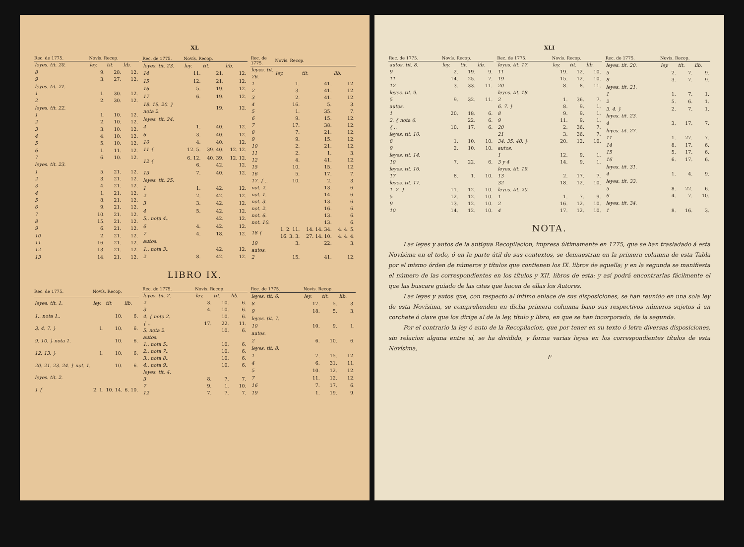XL
| Rec. de 1775. | Novís. Recop. | | |
| --- | --- | --- | --- |
| leyes. tit. 20. | ley. | tit. | lib. |
| 8 | 9. | 28. | 12. |
| 9 | 3. | 27. | 12. |
| leyes. tit. 21. | | | |
| 1 | 1. | 30. | 12. |
| 2 | 2. | 30. | 12. |
| leyes. tit. 22. | | | |
| 1 | 1. | 10. | 12. |
| 2 | 2. | 10. | 12. |
| 3 | 3. | 10. | 12. |
| 4 | 4. | 10. | 12. |
| 5 | 5. | 10. | 12. |
| 6 | 1. | 11. | 12. |
| 7 | 6. | 10. | 12. |
| leyes. tit. 23. | | | |
| 1 | 5. | 21. | 12. |
| 2 | 3. | 21. | 12. |
| 3 | 4. | 21. | 12. |
| 4 | 1. | 21. | 12. |
| 5 | 8. | 21. | 12. |
| 6 | 9. | 21. | 12. |
| 7 | 10. | 21. | 12. |
| 8 | 15. | 21. | 12. |
| 9 | 6. | 21. | 12. |
| 10 | 2. | 21. | 12. |
| 11 | 16. | 21. | 12. |
| 12 | 13. | 21. | 12. |
| 13 | 14. | 21. | 12. |
| Rec. de 1775. | Novís. Recop. | | |
| --- | --- | --- | --- |
| leyes. tit. 23. | ley. | tit. | lib. |
| 14 | 11. | 21. | 12. |
| 15 | 12. | 21. | 12. |
| 16 | 5. | 19. | 12. |
| 17 | 6. | 19. | 12. |
| 18. 19. 20. } nota 2. | | 19. | 12. |
| leyes. tit. 24. | | | |
| 4 | 1. | 40. | 12. |
| 6 | 3. | 40. | 12. |
| 10 | 4. | 40. | 12. |
| 11 { | 12. 5. | 39. 40. | 12. 12. |
| 12 { | 6. 12. 6. | 40. 39. 42. | 12. 12. 12. |
| 13 | 7. | 40. | 12. |
| leyes. tit. 25. | | | |
| 1 | 1. | 42. | 12. |
| 2 | 2. | 42. | 12. |
| 3 | 3. | 42. | 12. |
| 4 | 5. | 42. | 12. |
| 5.. nota 4.. | | 42. | 12. |
| 6 | 4. | 42. | 12. |
| 7 | 4. | 18. | 12. |
| autos. | | | |
| 1.. nota 3.. | | 42. | 12. |
| 2 | 8. | 42. | 12. |
| Rec. de 1775. | Novís. Recop. | | |
| --- | --- | --- | --- |
| leyes. tit. 26. | ley. | tit. | lib. |
| 1 | 1. | 41. | 12. |
| 2 | 3. | 41. | 12. |
| 3 | 2. | 41. | 12. |
| 4 | 16. | 5. | 3. |
| 5 | 1. | 35. | 7. |
| 6 | 9. | 15. | 12. |
| 7 | 17. | 38. | 12. |
| 8 | 7. | 21. | 12. |
| 9 | 9. | 15. | 12. |
| 10 | 2. | 21. | 12. |
| 11 | 2. | 1. | 3. |
| 12 | 4. | 41. | 12. |
| 15 | 10. | 15. | 12. |
| 16 | 5. | 17. | 7. |
| 17. { .. | 10. | 2. | 3. |
| not. 2. | | 13. | 6. |
| not. 1. | | 14. | 6. |
| not. 3. | | 13. | 6. |
| not. 2. | | 16. | 6. |
| not. 6. | | 13. | 6. |
| not. 10. | | 13. | 6. |
| 18 { | 1. 2. 11. 16. 3. 3. | 14. 14. 34. 27. 14. 10. | 4. 4. 5. 4. 4. 4. |
| 19 | 3. | 22. | 3. |
| autos. | | | |
| 2 | 15. | 41. | 12. |
LIBRO IX.
| Rec. de 1775. | Novís. Recop. | | |
| --- | --- | --- | --- |
| leyes. tit. 1. | ley. | tit. | lib. |
| 1.. nota 1.. | | 10. | 6. |
| 3. 4. 7. } | 1. | 10. | 6. |
| 9. 10. } nota 1. | | 10. | 6. |
| 12. 13. } | 1. | 10. | 6. |
| 20. 21. 23. 24. } not. 1. | | 10. | 6. |
| leyes. tit. 2. | | | |
| 1 { | 2. 1. | 10. 14. | 6. 10. |
| Rec. de 1775. | Novís. Recop. | | |
| --- | --- | --- | --- |
| leyes. tit. 2. | ley. | tit. | lib. |
| 2 | 3. | 10. | 6. |
| 3 | 4. | 10. | 6. |
| 4. { nota 2. | | 10. | 6. |
| { .. | 17. | 22. | 11. |
| 5. nota 2. | | 10. | 6. |
| autos. | | | |
| 1.. nota 5.. | | 10. | 6. |
| 2.. nota 7.. | | 10. | 6. |
| 3.. nota 8.. | | 10. | 6. |
| 4.. nota 9.. | | 10. | 6. |
| leyes. tit. 4. | | | |
| 3 | 8. | 7. | 7. |
| 7 | 9. | 1. | 10. |
| 12 | 7. | 7. | 7. |
| Rec. de 1775. | Novís. Recop. | | |
| --- | --- | --- | --- |
| leyes. tit. 6. | ley. | tit. | lib. |
| 8 | 17. | 5. | 3. |
| 9 | 18. | 5. | 3. |
| leyes. tit. 7. | | | |
| 10 | 10. | 9. | 1. |
| autos. | | | |
| 2 | 6. | 10. | 6. |
| leyes. tit. 8. | | | |
| 1 | 7. | 15. | 12. |
| 4 | 6. | 31. | 11. |
| 5 | 10. | 12. | 12. |
| 7 | 11. | 12. | 12. |
| 16 | 7. | 17. | 6. |
| 19 | 1. | 19. | 9. |
XLI
| Rec. de 1775. | Novís. Recop. | | |
| --- | --- | --- | --- |
| autos. tit. 8. | ley. | tit. | lib. |
| 9 | 2. | 19. | 9. |
| 11 | 14. | 25. | 7. |
| 12 | 3. | 33. | 11. |
| leyes. tit. 9. | | | |
| 5 | 9. | 32. | 11. |
| autos. | | | |
| 1 | 20. | 18. | 6. |
| 2. { nota 6. | | 22. | 6. |
| { .. | 10. | 17. | 6. |
| leyes. tit. 10. | | | |
| 8 | 1. | 10. | 10. |
| 9 | 2. | 10. | 10. |
| leyes. tit. 14. | | | |
| 10 | 7. | 22. | 6. |
| leyes. tit. 16. | | | |
| 17 | 8. | 1. | 10. |
| leyes. tit. 17. | | | |
| 1. 2. } | 11. | 12. | 10. |
| 5 | 12. | 12. | 10. |
| 9 | 13. | 12. | 10. |
| 10 | 14. | 12. | 10. |
| Rec. de 1775. | Novís. Recop. | | |
| --- | --- | --- | --- |
| leyes. tit. 17. | ley. | tit. | lib. |
| 11 | 19. | 12. | 10. |
| 19 | 15. | 12. | 10. |
| 20 | 8. | 8. | 11. |
| leyes. tit. 18. | | | |
| 2 | 1. | 36. | 7. |
| 6. 7. } | 8. | 9. | 1. |
| 8 | 9. | 9. | 1. |
| 9 | 11. | 9. | 1. |
| 20 | 2. | 36. | 7. |
| 21 | 3. | 36. | 7. |
| 34. 35. 40. } | 20. | 12. | 10. |
| autos. | | | |
| 1 | 12. | 9. | 1. |
| 3 y 4 | 14. | 9. | 1. |
| leyes. tit. 19. | | | |
| 13 | 2. | 17. | 7. |
| 32 | 18. | 12. | 10. |
| leyes. tit. 20. | | | |
| 1 | 1. | 7. | 9. |
| 2 | 16. | 12. | 10. |
| 4 | 17. | 12. | 10. |
| Rec. de 1775. | Novís. Recop. | | |
| --- | --- | --- | --- |
| leyes. tit. 20. | ley. | tit. | lib. |
| 5 | 2. | 7. | 9. |
| 8 | 3. | 7. | 9. |
| leyes. tit. 21. | | | |
| 1 | 1. | 7. | 1. |
| 2 | 5. | 6. | 1. |
| 3. 4. } | 2. | 7. | 1. |
| leyes. tit. 23. | | | |
| 4 | 3. | 17. | 7. |
| leyes. tit. 27. | | | |
| 11 | 1. | 27. | 7. |
| 14 | 8. | 17. | 6. |
| 15 | 5. | 17. | 6. |
| 16 | 6. | 17. | 6. |
| leyes. tit. 31. | | | |
| 4 | 1. | 4. | 9. |
| leyes. tit. 33. | | | |
| 5 | 8. | 22. | 6. |
| 6 | 4. | 7. | 10. |
| leyes. tit. 34. | | | |
| 1 | 8. | 16. | 3. |
NOTA.
Las leyes y autos de la antigua Recopilacion, impresa últimamente en 1775, que se han trasladado á esta Novísima en el todo, ó en la parte útil de sus contextos, se demuestran en la primera columna de esta Tabla por el mismo órden de números y títulos que contienen los IX. libros de aquella; y en la segunda se manifiesta el número de las correspondientes en los títulos y XII. libros de esta: y así podrá encontrarlas fácilmente el que las buscare guiado de las citas que hacen de ellas los Autores.
Las leyes y autos que, con respecto al íntimo enlace de sus disposiciones, se han reunido en una sola ley de esta Novísima, se comprehenden en dicha primera columna baxo sus respectivos números sujetos á un corchete ó clave que los dirige al de la ley, título y libro, en que se han incorporado, de la segunda.
Por el contrario la ley ó auto de la Recopilacion, que por tener en su texto ó letra diversas disposiciones, sin relacion alguna entre sí, se ha dividido, y forma varias leyes en los correspondientes títulos de esta Novísima,
F